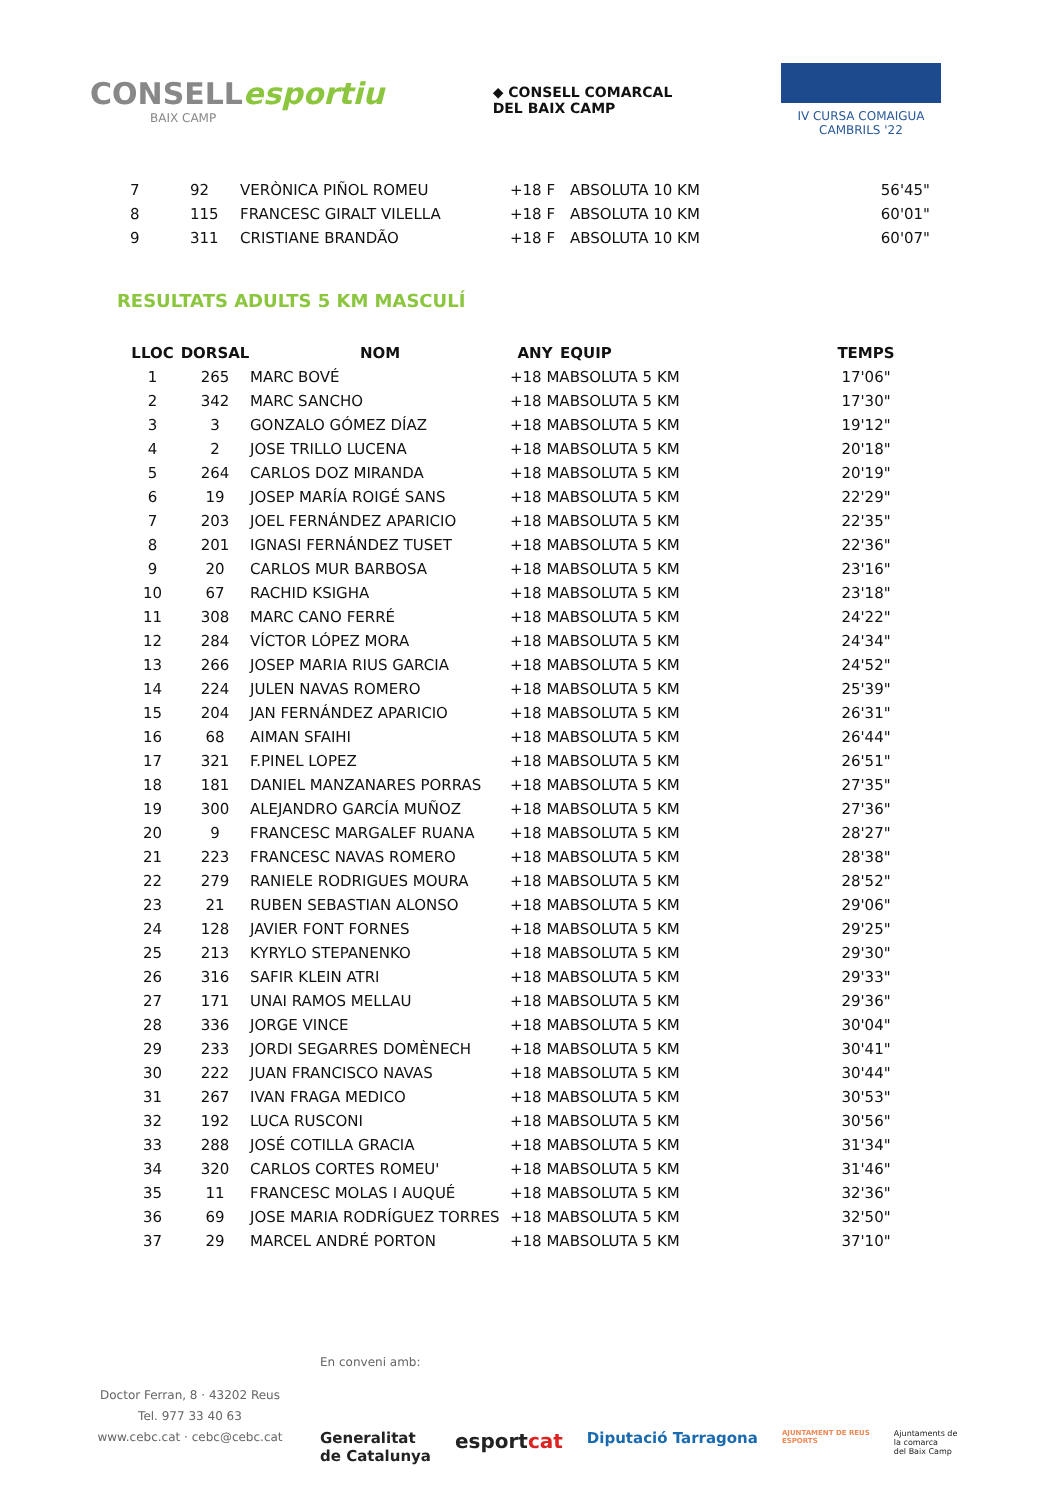CONSELLesportiu
BAIX CAMP
◆ CONSELL COMARCAL
DEL BAIX CAMP
IV CURSA COMAIGUA
CAMBRILS '22
| 7 | 92 | VERÒNICA PIÑOL ROMEU | +18 F | ABSOLUTA 10 KM | 56'45" |
| 8 | 115 | FRANCESC GIRALT VILELLA | +18 F | ABSOLUTA 10 KM | 60'01" |
| 9 | 311 | CRISTIANE BRANDÃO | +18 F | ABSOLUTA 10 KM | 60'07" |
RESULTATS ADULTS 5 KM MASCULÍ
| LLOC | DORSAL | NOM | ANY | EQUIP | TEMPS |
| --- | --- | --- | --- | --- | --- |
| 1 | 265 | MARC BOVÉ | +18 MABSOLUTA 5 KM | | 17'06" |
| 2 | 342 | MARC SANCHO | +18 MABSOLUTA 5 KM | | 17'30" |
| 3 | 3 | GONZALO GÓMEZ DÍAZ | +18 MABSOLUTA 5 KM | | 19'12" |
| 4 | 2 | JOSE TRILLO LUCENA | +18 MABSOLUTA 5 KM | | 20'18" |
| 5 | 264 | CARLOS DOZ MIRANDA | +18 MABSOLUTA 5 KM | | 20'19" |
| 6 | 19 | JOSEP MARÍA ROIGÉ SANS | +18 MABSOLUTA 5 KM | | 22'29" |
| 7 | 203 | JOEL FERNÁNDEZ APARICIO | +18 MABSOLUTA 5 KM | | 22'35" |
| 8 | 201 | IGNASI FERNÁNDEZ TUSET | +18 MABSOLUTA 5 KM | | 22'36" |
| 9 | 20 | CARLOS MUR BARBOSA | +18 MABSOLUTA 5 KM | | 23'16" |
| 10 | 67 | RACHID KSIGHA | +18 MABSOLUTA 5 KM | | 23'18" |
| 11 | 308 | MARC CANO FERRÉ | +18 MABSOLUTA 5 KM | | 24'22" |
| 12 | 284 | VÍCTOR LÓPEZ MORA | +18 MABSOLUTA 5 KM | | 24'34" |
| 13 | 266 | JOSEP MARIA RIUS GARCIA | +18 MABSOLUTA 5 KM | | 24'52" |
| 14 | 224 | JULEN NAVAS ROMERO | +18 MABSOLUTA 5 KM | | 25'39" |
| 15 | 204 | JAN FERNÁNDEZ APARICIO | +18 MABSOLUTA 5 KM | | 26'31" |
| 16 | 68 | AIMAN SFAIHI | +18 MABSOLUTA 5 KM | | 26'44" |
| 17 | 321 | F.PINEL LOPEZ | +18 MABSOLUTA 5 KM | | 26'51" |
| 18 | 181 | DANIEL MANZANARES PORRAS | +18 MABSOLUTA 5 KM | | 27'35" |
| 19 | 300 | ALEJANDRO GARCÍA MUÑOZ | +18 MABSOLUTA 5 KM | | 27'36" |
| 20 | 9 | FRANCESC MARGALEF RUANA | +18 MABSOLUTA 5 KM | | 28'27" |
| 21 | 223 | FRANCESC NAVAS ROMERO | +18 MABSOLUTA 5 KM | | 28'38" |
| 22 | 279 | RANIELE RODRIGUES MOURA | +18 MABSOLUTA 5 KM | | 28'52" |
| 23 | 21 | RUBEN SEBASTIAN ALONSO | +18 MABSOLUTA 5 KM | | 29'06" |
| 24 | 128 | JAVIER FONT FORNES | +18 MABSOLUTA 5 KM | | 29'25" |
| 25 | 213 | KYRYLO STEPANENKO | +18 MABSOLUTA 5 KM | | 29'30" |
| 26 | 316 | SAFIR KLEIN ATRI | +18 MABSOLUTA 5 KM | | 29'33" |
| 27 | 171 | UNAI RAMOS MELLAU | +18 MABSOLUTA 5 KM | | 29'36" |
| 28 | 336 | JORGE VINCE | +18 MABSOLUTA 5 KM | | 30'04" |
| 29 | 233 | JORDI SEGARRES DOMÈNECH | +18 MABSOLUTA 5 KM | | 30'41" |
| 30 | 222 | JUAN FRANCISCO NAVAS | +18 MABSOLUTA 5 KM | | 30'44" |
| 31 | 267 | IVAN FRAGA MEDICO | +18 MABSOLUTA 5 KM | | 30'53" |
| 32 | 192 | LUCA RUSCONI | +18 MABSOLUTA 5 KM | | 30'56" |
| 33 | 288 | JOSÉ COTILLA GRACIA | +18 MABSOLUTA 5 KM | | 31'34" |
| 34 | 320 | CARLOS CORTES ROMEU' | +18 MABSOLUTA 5 KM | | 31'46" |
| 35 | 11 | FRANCESC MOLAS I AUQUÉ | +18 MABSOLUTA 5 KM | | 32'36" |
| 36 | 69 | JOSE MARIA RODRÍGUEZ TORRES | +18 MABSOLUTA 5 KM | | 32'50" |
| 37 | 29 | MARCEL ANDRÉ PORTON | +18 MABSOLUTA 5 KM | | 37'10" |
Doctor Ferran, 8 · 43202 Reus
Tel. 977 33 40 63
www.cebc.cat · cebc@cebc.cat
En conveni amb:
Generalitat
de Catalunya esportcat Diputació Tarragona AJUNTAMENT DE REUS
ESPORTS Ajuntaments de
la comarca
del Baix Camp